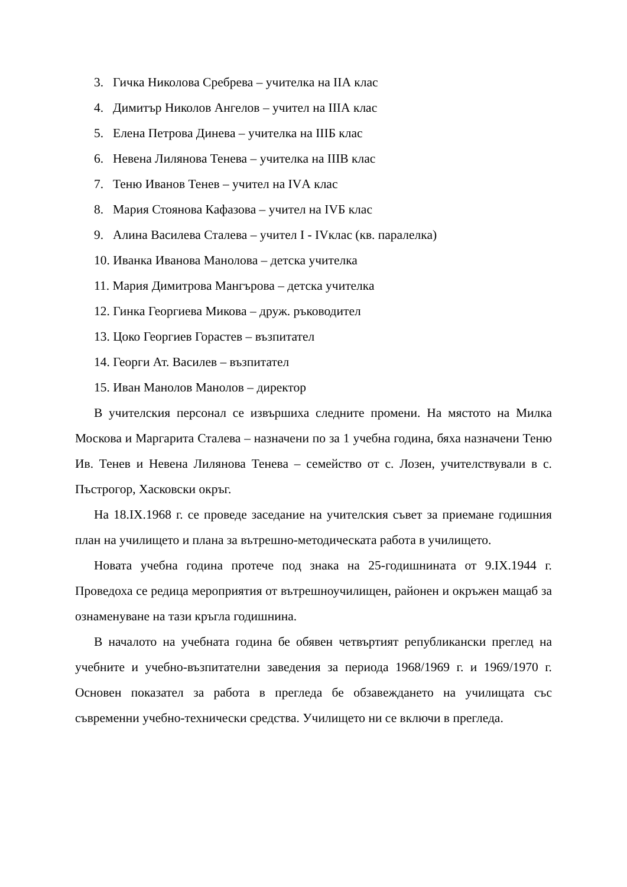3. Гичка Николова Сребрева – учителка на IIА клас
4. Димитър Николов Ангелов – учител на IIIА клас
5. Елена Петрова Динева – учителка на IIIБ клас
6. Невена Лилянова Тенева – учителка на IIIВ клас
7. Теню Иванов Тенев – учител на IVА клас
8. Мария Стоянова Кафазова – учител на IVБ клас
9. Алина Василева Сталева – учител I - IVклас (кв. паралелка)
10. Иванка Иванова Манолова – детска учителка
11. Мария Димитрова Мангърова – детска учителка
12. Гинка Георгиева Микова – друж. ръководител
13. Цоко Георгиев Горастев – възпитател
14. Георги Ат. Василев – възпитател
15. Иван Манолов Манолов – директор
В учителския персонал се извършиха следните промени. На мястото на Милка Москова и Маргарита Сталева – назначени по за 1 учебна година, бяха назначени Теню Ив. Тенев и Невена Лилянова Тенева – семейство от с. Лозен, учителствували в с. Пъстрогор, Хасковски окръг.
На 18.IX.1968 г. се проведе заседание на учителския съвет за приемане годишния план на училището и плана за вътрешно-методическата работа в училището.
Новата учебна година протече под знака на 25-годишнината от 9.IX.1944 г. Проведоха се редица мероприятия от вътрешноучилищен, районен и окръжен мащаб за ознаменуване на тази кръгла годишнина.
В началото на учебната година бе обявен четвъртият републикански преглед на учебните и учебно-възпитателни заведения за периода 1968/1969 г. и 1969/1970 г. Основен показател за работа в прегледа бе обзавеждането на училищата със съвременни учебно-технически средства. Училището ни се включи в прегледа.